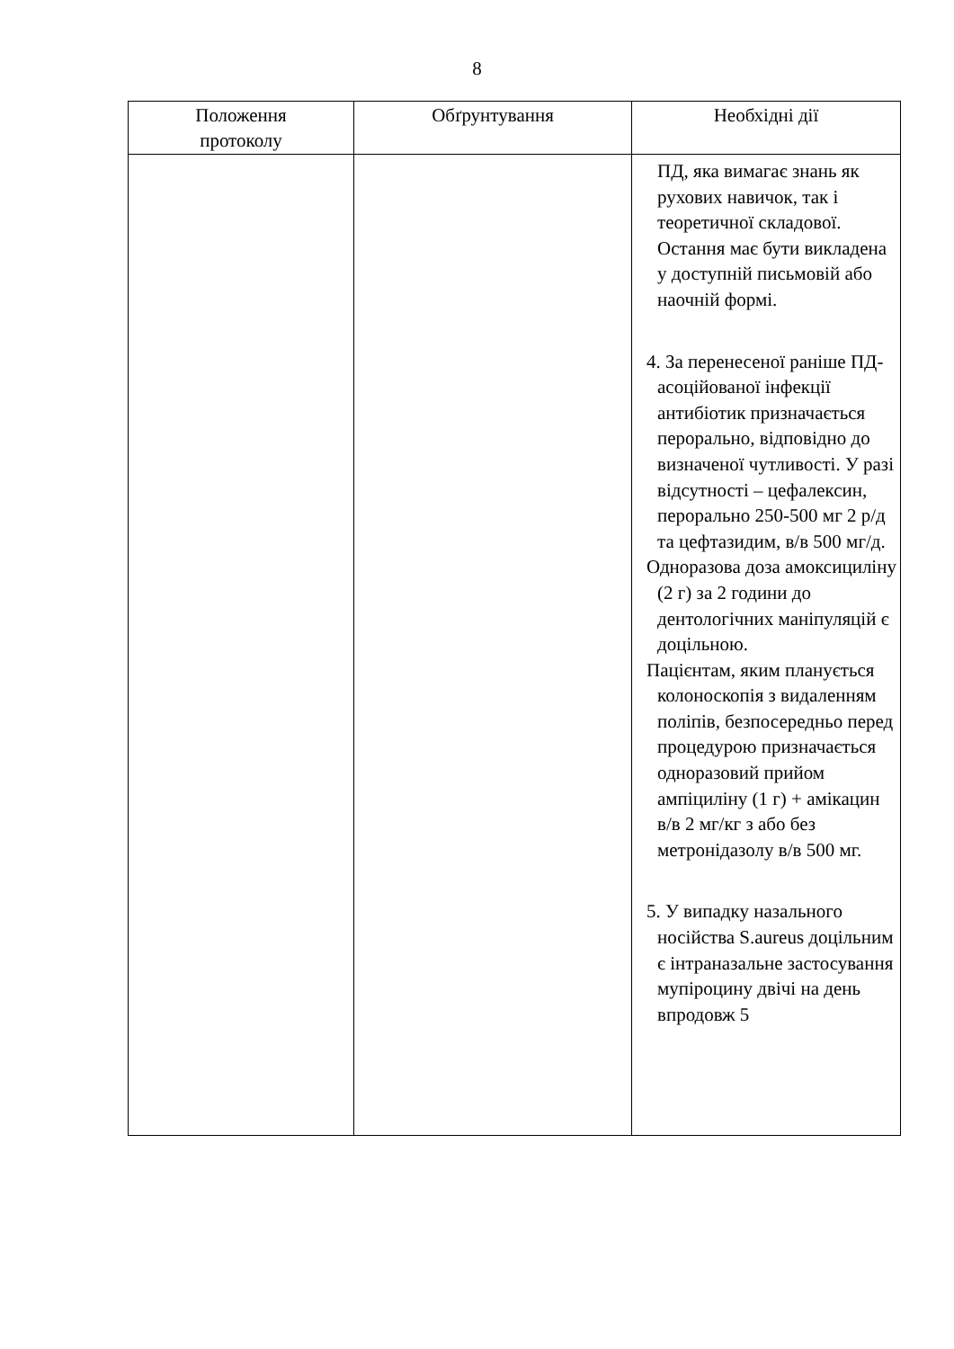8
| Положення протоколу | Обґрунтування | Необхідні дії |
| --- | --- | --- |
| | | ПД, яка вимагає знань як рухових навичок, так і теоретичної складової. Остання має бути викладена у доступній письмовій або наочній формі. 4. За перенесеної раніше ПД-асоційованої інфекції антибіотик призначається перорально, відповідно до визначеної чутливості. У разі відсутності – цефалексин, перорально 250-500 мг 2 р/д та цефтазидим, в/в 500 мг/д. Одноразова доза амоксициліну (2 г) за 2 години до дентологічних маніпуляцій є доцільною. Пацієнтам, яким планується колоноскопія з видаленням поліпів, безпосередньо перед процедурою призначається одноразовий прийом ампіциліну (1 г) + амікацин в/в 2 мг/кг з або без метронідазолу в/в 500 мг. 5. У випадку назального носійства S.aureus доцільним є інтраназальне застосування мупіроцину двічі на день впродовж 5 |